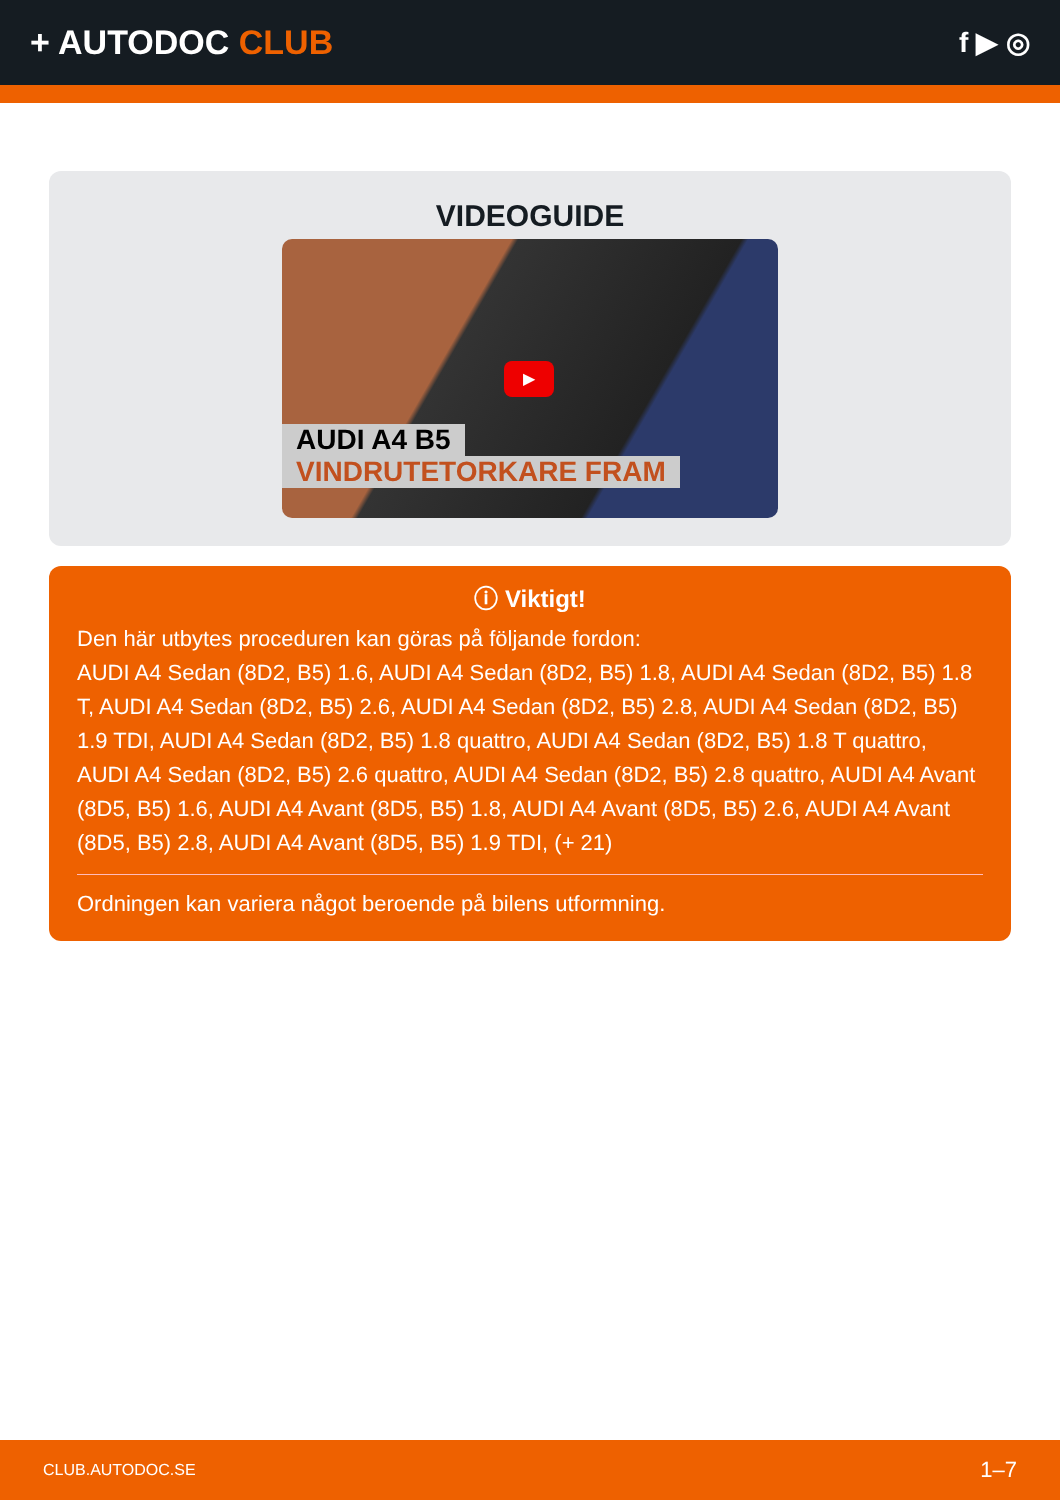+ AUTODOC CLUB
f ▶ ◎
VIDEOGUIDE
▶
AUDI A4 B5
VINDRUTETORKARE FRAM
ⓘ Viktigt!
Den här utbytes proceduren kan göras på följande fordon:
AUDI A4 Sedan (8D2, B5) 1.6, AUDI A4 Sedan (8D2, B5) 1.8, AUDI A4 Sedan (8D2, B5) 1.8 T, AUDI A4 Sedan (8D2, B5) 2.6, AUDI A4 Sedan (8D2, B5) 2.8, AUDI A4 Sedan (8D2, B5) 1.9 TDI, AUDI A4 Sedan (8D2, B5) 1.8 quattro, AUDI A4 Sedan (8D2, B5) 1.8 T quattro, AUDI A4 Sedan (8D2, B5) 2.6 quattro, AUDI A4 Sedan (8D2, B5) 2.8 quattro, AUDI A4 Avant (8D5, B5) 1.6, AUDI A4 Avant (8D5, B5) 1.8, AUDI A4 Avant (8D5, B5) 2.6, AUDI A4 Avant (8D5, B5) 2.8, AUDI A4 Avant (8D5, B5) 1.9 TDI, (+ 21)
Ordningen kan variera något beroende på bilens utformning.
CLUB.AUTODOC.SE 1–7